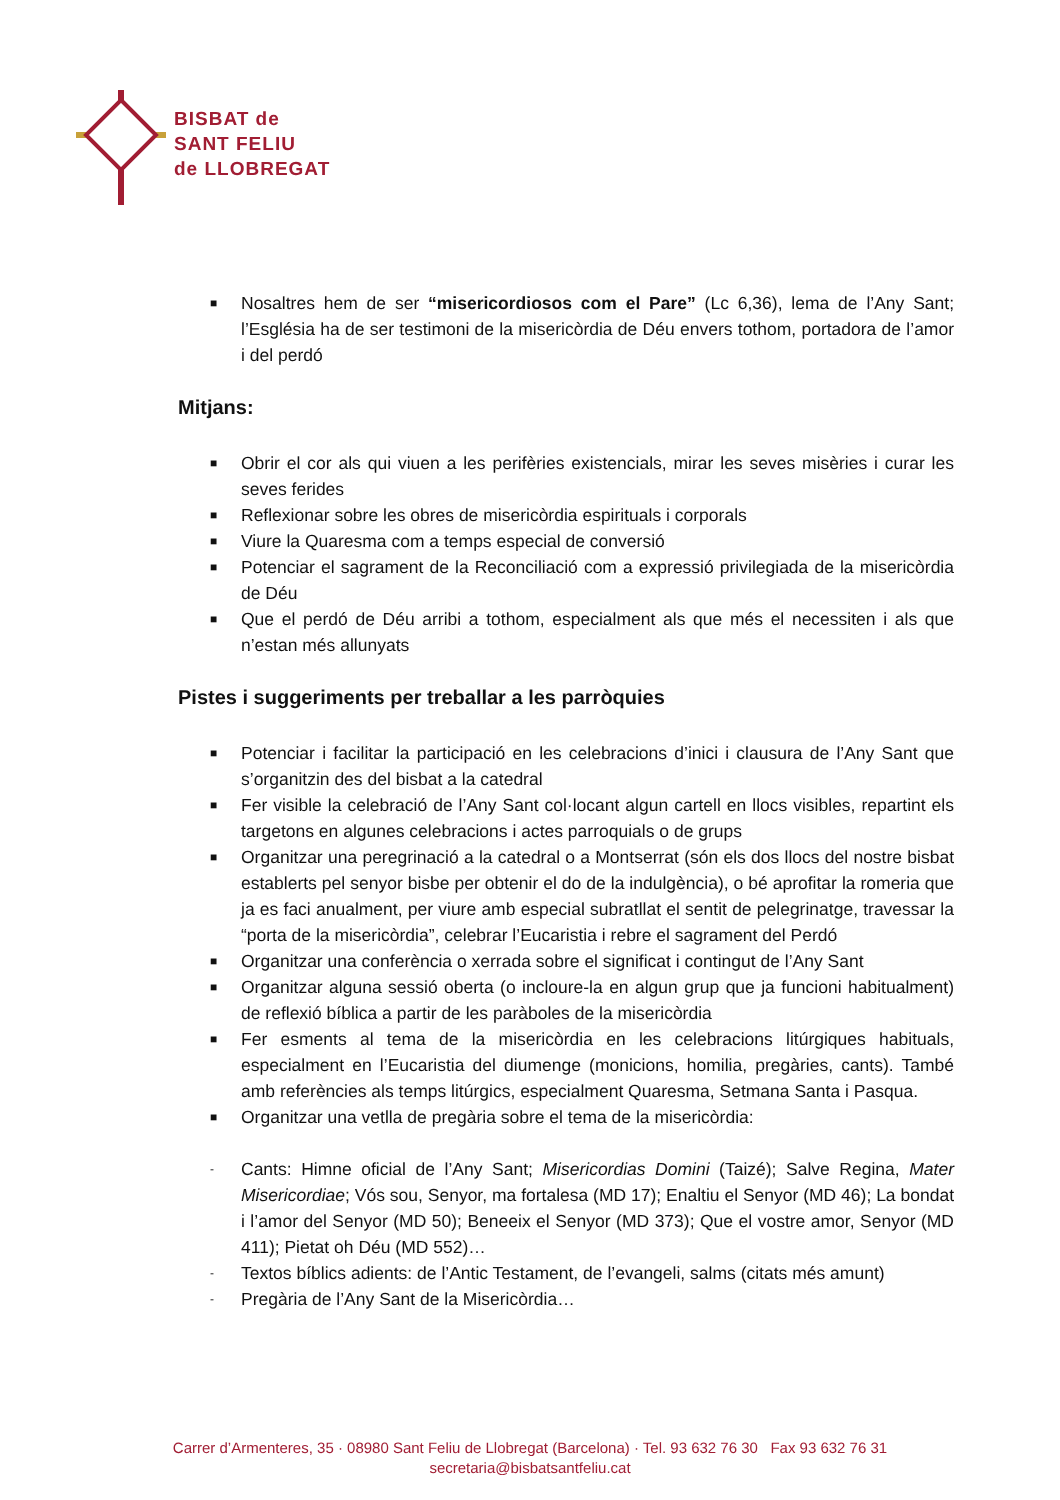BISBAT de
SANT FELIU
de LLOBREGAT
■ Nosaltres hem de ser “misericordiosos com el Pare” (Lc 6,36), lema de l’Any Sant; l’Església ha de ser testimoni de la misericòrdia de Déu envers tothom, portadora de l’amor i del perdó
Mitjans:
■ Obrir el cor als qui viuen a les perifèries existencials, mirar les seves misèries i curar les seves ferides
■ Reflexionar sobre les obres de misericòrdia espirituals i corporals
■ Viure la Quaresma com a temps especial de conversió
■ Potenciar el sagrament de la Reconciliació com a expressió privilegiada de la misericòrdia de Déu
■ Que el perdó de Déu arribi a tothom, especialment als que més el necessiten i als que n’estan més allunyats
Pistes i suggeriments per treballar a les parròquies
■ Potenciar i facilitar la participació en les celebracions d’inici i clausura de l’Any Sant que s’organitzin des del bisbat a la catedral
■ Fer visible la celebració de l’Any Sant col·locant algun cartell en llocs visibles, repartint els targetons en algunes celebracions i actes parroquials o de grups
■ Organitzar una peregrinació a la catedral o a Montserrat (són els dos llocs del nostre bisbat establerts pel senyor bisbe per obtenir el do de la indulgència), o bé aprofitar la romeria que ja es faci anualment, per viure amb especial subratllat el sentit de pelegrinatge, travessar la “porta de la misericòrdia”, celebrar l’Eucaristia i rebre el sagrament del Perdó
■ Organitzar una conferència o xerrada sobre el significat i contingut de l’Any Sant
■ Organitzar alguna sessió oberta (o incloure-la en algun grup que ja funcioni habitualment) de reflexió bíblica a partir de les paràboles de la misericòrdia
■ Fer esments al tema de la misericòrdia en les celebracions litúrgiques habituals, especialment en l’Eucaristia del diumenge (monicions, homilia, pregàries, cants). També amb referències als temps litúrgics, especialment Quaresma, Setmana Santa i Pasqua.
■ Organitzar una vetlla de pregària sobre el tema de la misericòrdia:
- Cants: Himne oficial de l’Any Sant; Misericordias Domini (Taizé); Salve Regina, Mater Misericordiae; Vós sou, Senyor, ma fortalesa (MD 17); Enaltiu el Senyor (MD 46); La bondat i l’amor del Senyor (MD 50); Beneeix el Senyor (MD 373); Que el vostre amor, Senyor (MD 411); Pietat oh Déu (MD 552)…
- Textos bíblics adients: de l’Antic Testament, de l’evangeli, salms (citats més amunt)
- Pregària de l’Any Sant de la Misericòrdia…
Carrer d’Armenteres, 35 · 08980 Sant Feliu de Llobregat (Barcelona) · Tel. 93 632 76 30 Fax 93 632 76 31
secretaria@bisbatsantfeliu.cat